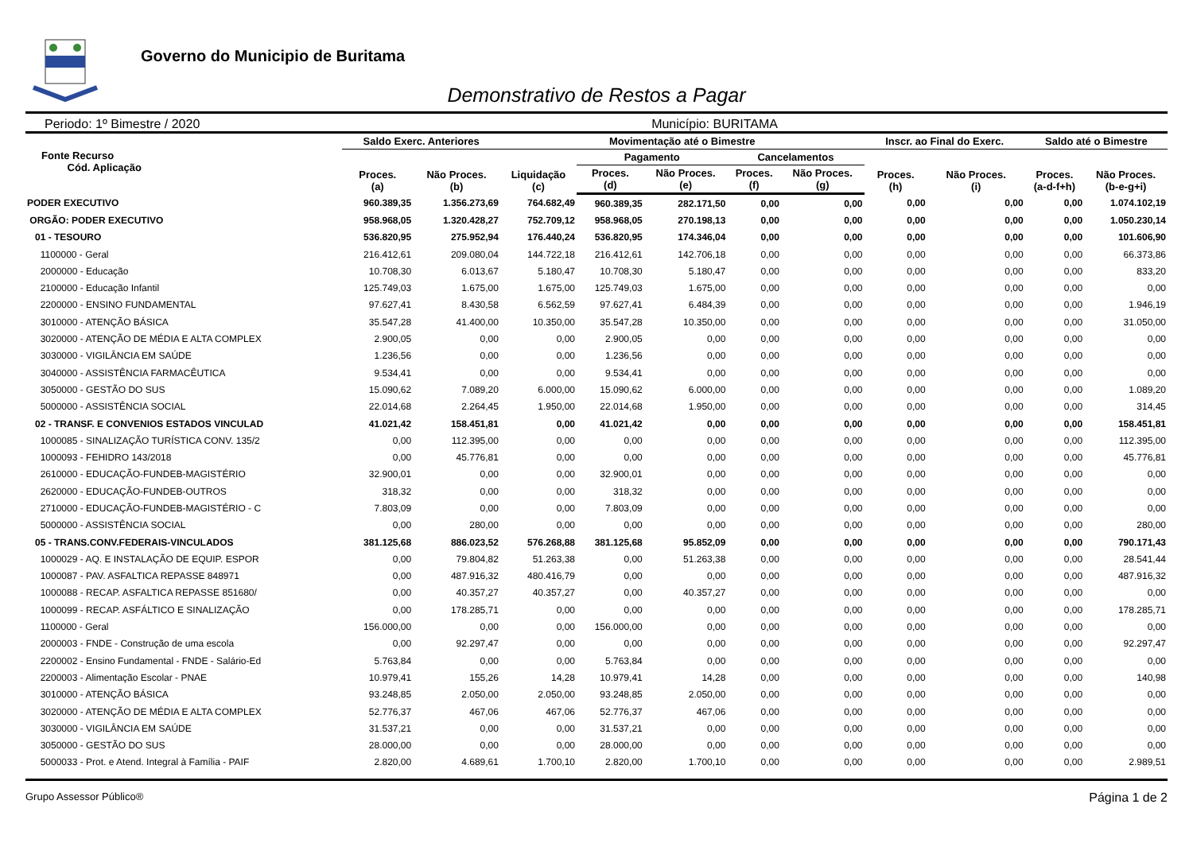Governo do Municipio de Buritama
Demonstrativo de Restos a Pagar
Periodo: 1º Bimestre / 2020 Município: BURITAMA
| Fonte Recurso Cód. Aplicação | Saldo Exerc. Anteriores | | Movimentação até o Bimestre | | | | | Inscr. ao Final do Exerc. | | Saldo até o Bimestre | |
| --- | --- | --- | --- | --- | --- | --- | --- | --- | --- | --- | --- |
| | Proces. (a) | Não Proces. (b) | Liquidação (c) | Pagamento | | Cancelamentos | | Proces. (h) | Não Proces. (i) | Proces. (a-d-f+h) | Não Proces. (b-e-g+i) |
| | | | | Proces. (d) | Não Proces. (e) | Proces. (f) | Não Proces. (g) | | | | |
| PODER EXECUTIVO | 960.389,35 | 1.356.273,69 | 764.682,49 | 960.389,35 | 282.171,50 | 0,00 | 0,00 | 0,00 | 0,00 | 0,00 | 1.074.102,19 |
| ORGÃO: PODER EXECUTIVO | 958.968,05 | 1.320.428,27 | 752.709,12 | 958.968,05 | 270.198,13 | 0,00 | 0,00 | 0,00 | 0,00 | 0,00 | 1.050.230,14 |
| 01 - TESOURO | 536.820,95 | 275.952,94 | 176.440,24 | 536.820,95 | 174.346,04 | 0,00 | 0,00 | 0,00 | 0,00 | 0,00 | 101.606,90 |
| 1100000 - Geral | 216.412,61 | 209.080,04 | 144.722,18 | 216.412,61 | 142.706,18 | 0,00 | 0,00 | 0,00 | 0,00 | 0,00 | 66.373,86 |
| 2000000 - Educação | 10.708,30 | 6.013,67 | 5.180,47 | 10.708,30 | 5.180,47 | 0,00 | 0,00 | 0,00 | 0,00 | 0,00 | 833,20 |
| 2100000 - Educação Infantil | 125.749,03 | 1.675,00 | 1.675,00 | 125.749,03 | 1.675,00 | 0,00 | 0,00 | 0,00 | 0,00 | 0,00 | 0,00 |
| 2200000 - ENSINO FUNDAMENTAL | 97.627,41 | 8.430,58 | 6.562,59 | 97.627,41 | 6.484,39 | 0,00 | 0,00 | 0,00 | 0,00 | 0,00 | 1.946,19 |
| 3010000 - ATENÇÃO BÁSICA | 35.547,28 | 41.400,00 | 10.350,00 | 35.547,28 | 10.350,00 | 0,00 | 0,00 | 0,00 | 0,00 | 0,00 | 31.050,00 |
| 3020000 - ATENÇÃO DE MÉDIA E ALTA COMPLEX | 2.900,05 | 0,00 | 0,00 | 2.900,05 | 0,00 | 0,00 | 0,00 | 0,00 | 0,00 | 0,00 | 0,00 |
| 3030000 - VIGILÂNCIA EM SAÚDE | 1.236,56 | 0,00 | 0,00 | 1.236,56 | 0,00 | 0,00 | 0,00 | 0,00 | 0,00 | 0,00 | 0,00 |
| 3040000 - ASSISTÊNCIA FARMACÊUTICA | 9.534,41 | 0,00 | 0,00 | 9.534,41 | 0,00 | 0,00 | 0,00 | 0,00 | 0,00 | 0,00 | 0,00 |
| 3050000 - GESTÃO DO SUS | 15.090,62 | 7.089,20 | 6.000,00 | 15.090,62 | 6.000,00 | 0,00 | 0,00 | 0,00 | 0,00 | 0,00 | 1.089,20 |
| 5000000 - ASSISTÊNCIA SOCIAL | 22.014,68 | 2.264,45 | 1.950,00 | 22.014,68 | 1.950,00 | 0,00 | 0,00 | 0,00 | 0,00 | 0,00 | 314,45 |
| 02 - TRANSF. E CONVENIOS ESTADOS VINCULAD | 41.021,42 | 158.451,81 | 0,00 | 41.021,42 | 0,00 | 0,00 | 0,00 | 0,00 | 0,00 | 0,00 | 158.451,81 |
| 1000085 - SINALIZAÇÃO TURÍSTICA CONV. 135/2 | 0,00 | 112.395,00 | 0,00 | 0,00 | 0,00 | 0,00 | 0,00 | 0,00 | 0,00 | 0,00 | 112.395,00 |
| 1000093 - FEHIDRO 143/2018 | 0,00 | 45.776,81 | 0,00 | 0,00 | 0,00 | 0,00 | 0,00 | 0,00 | 0,00 | 0,00 | 45.776,81 |
| 2610000 - EDUCAÇÃO-FUNDEB-MAGISTÉRIO | 32.900,01 | 0,00 | 0,00 | 32.900,01 | 0,00 | 0,00 | 0,00 | 0,00 | 0,00 | 0,00 | 0,00 |
| 2620000 - EDUCAÇÃO-FUNDEB-OUTROS | 318,32 | 0,00 | 0,00 | 318,32 | 0,00 | 0,00 | 0,00 | 0,00 | 0,00 | 0,00 | 0,00 |
| 2710000 - EDUCAÇÃO-FUNDEB-MAGISTÉRIO - C | 7.803,09 | 0,00 | 0,00 | 7.803,09 | 0,00 | 0,00 | 0,00 | 0,00 | 0,00 | 0,00 | 0,00 |
| 5000000 - ASSISTÊNCIA SOCIAL | 0,00 | 280,00 | 0,00 | 0,00 | 0,00 | 0,00 | 0,00 | 0,00 | 0,00 | 0,00 | 280,00 |
| 05 - TRANS.CONV.FEDERAIS-VINCULADOS | 381.125,68 | 886.023,52 | 576.268,88 | 381.125,68 | 95.852,09 | 0,00 | 0,00 | 0,00 | 0,00 | 0,00 | 790.171,43 |
| 1000029 - AQ. E INSTALAÇÃO DE EQUIP. ESPOR | 0,00 | 79.804,82 | 51.263,38 | 0,00 | 51.263,38 | 0,00 | 0,00 | 0,00 | 0,00 | 0,00 | 28.541,44 |
| 1000087 - PAV. ASFALTICA REPASSE 848971 | 0,00 | 487.916,32 | 480.416,79 | 0,00 | 0,00 | 0,00 | 0,00 | 0,00 | 0,00 | 0,00 | 487.916,32 |
| 1000088 - RECAP. ASFALTICA REPASSE 851680/ | 0,00 | 40.357,27 | 40.357,27 | 0,00 | 40.357,27 | 0,00 | 0,00 | 0,00 | 0,00 | 0,00 | 0,00 |
| 1000099 - RECAP. ASFÁLTICO E SINALIZAÇÃO | 0,00 | 178.285,71 | 0,00 | 0,00 | 0,00 | 0,00 | 0,00 | 0,00 | 0,00 | 0,00 | 178.285,71 |
| 1100000 - Geral | 156.000,00 | 0,00 | 0,00 | 156.000,00 | 0,00 | 0,00 | 0,00 | 0,00 | 0,00 | 0,00 | 0,00 |
| 2000003 - FNDE - Construção de uma escola | 0,00 | 92.297,47 | 0,00 | 0,00 | 0,00 | 0,00 | 0,00 | 0,00 | 0,00 | 0,00 | 92.297,47 |
| 2200002 - Ensino Fundamental - FNDE - Salário-Ed | 5.763,84 | 0,00 | 0,00 | 5.763,84 | 0,00 | 0,00 | 0,00 | 0,00 | 0,00 | 0,00 | 0,00 |
| 2200003 - Alimentação Escolar - PNAE | 10.979,41 | 155,26 | 14,28 | 10.979,41 | 14,28 | 0,00 | 0,00 | 0,00 | 0,00 | 0,00 | 140,98 |
| 3010000 - ATENÇÃO BÁSICA | 93.248,85 | 2.050,00 | 2.050,00 | 93.248,85 | 2.050,00 | 0,00 | 0,00 | 0,00 | 0,00 | 0,00 | 0,00 |
| 3020000 - ATENÇÃO DE MÉDIA E ALTA COMPLEX | 52.776,37 | 467,06 | 467,06 | 52.776,37 | 467,06 | 0,00 | 0,00 | 0,00 | 0,00 | 0,00 | 0,00 |
| 3030000 - VIGILÂNCIA EM SAÚDE | 31.537,21 | 0,00 | 0,00 | 31.537,21 | 0,00 | 0,00 | 0,00 | 0,00 | 0,00 | 0,00 | 0,00 |
| 3050000 - GESTÃO DO SUS | 28.000,00 | 0,00 | 0,00 | 28.000,00 | 0,00 | 0,00 | 0,00 | 0,00 | 0,00 | 0,00 | 0,00 |
| 5000033 - Prot. e Atend. Integral à Família - PAIF | 2.820,00 | 4.689,61 | 1.700,10 | 2.820,00 | 1.700,10 | 0,00 | 0,00 | 0,00 | 0,00 | 0,00 | 2.989,51 |
Grupo Assessor Público® Página 1 de 2